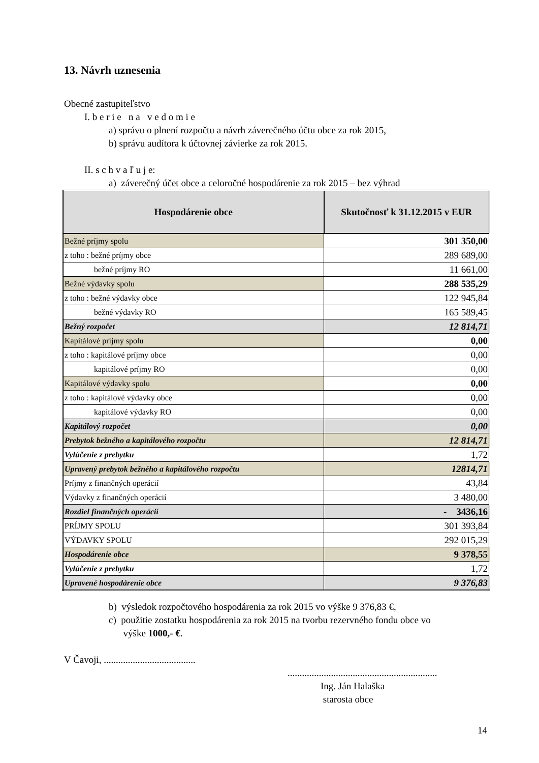13. Návrh uznesenia
Obecné zastupiteľstvo
I. b e r i e n a v e d o m i e
a) správu o plnení rozpočtu a návrh záverečného účtu obce za rok 2015,
b) správu audítora k účtovnej závierke za rok 2015.
II. s c h v a ľ u j e:
a) záverečný účet obce a celoročné hospodárenie za rok 2015 – bez výhrad
| Hospodárenie obce | Skutočnosť k 31.12.2015 v EUR |
| --- | --- |
| Bežné príjmy spolu | 301 350,00 |
| z toho : bežné príjmy obce | 289 689,00 |
| bežné príjmy RO | 11 661,00 |
| Bežné výdavky spolu | 288 535,29 |
| z toho : bežné výdavky obce | 122 945,84 |
| bežné výdavky RO | 165 589,45 |
| Bežný rozpočet | 12 814,71 |
| Kapitálové príjmy spolu | 0,00 |
| z toho : kapitálové príjmy obce | 0,00 |
| kapitálové príjmy RO | 0,00 |
| Kapitálové výdavky spolu | 0,00 |
| z toho : kapitálové výdavky obce | 0,00 |
| kapitálové výdavky RO | 0,00 |
| Kapitálový rozpočet | 0,00 |
| Prebytok bežného a kapitálového rozpočtu | 12 814,71 |
| Vylúčenie z prebytku | 1,72 |
| Upravený prebytok bežného a kapitálového rozpočtu | 12814,71 |
| Príjmy z finančných operácií | 43,84 |
| Výdavky z finančných operácií | 3 480,00 |
| Rozdiel finančných operácií | - 3436,16 |
| PRÍJMY SPOLU | 301 393,84 |
| VÝDAVKY SPOLU | 292 015,29 |
| Hospodárenie obce | 9 378,55 |
| Vylúčenie z prebytku | 1,72 |
| Upravené hospodárenie obce | 9 376,83 |
b) výsledok rozpočtového hospodárenia za rok 2015 vo výške 9 376,83 €,
c) použitie zostatku hospodárenia za rok 2015 na tvorbu rezervného fondu obce vo
výške 1000,- €.
V Čavoji, ......................................
..............................................................
Ing. Ján Halaška
starosta obce
14